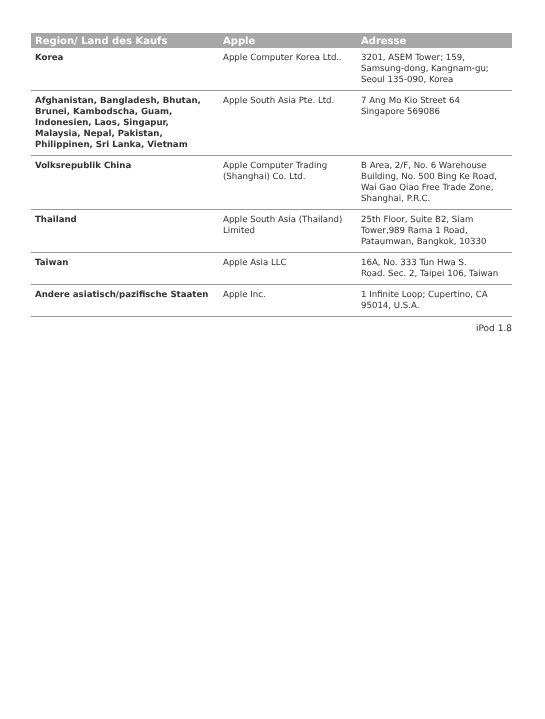| Region/ Land des Kaufs | Apple | Adresse |
| --- | --- | --- |
| Korea | Apple Computer Korea Ltd.. | 3201, ASEM Tower; 159, Samsung-dong, Kangnam-gu; Seoul 135-090, Korea |
| Afghanistan, Bangladesh, Bhutan, Brunei, Kambodscha, Guam, Indonesien, Laos, Singapur, Malaysia, Nepal, Pakistan, Philippinen, Sri Lanka, Vietnam | Apple South Asia Pte. Ltd. | 7 Ang Mo Kio Street 64 Singapore 569086 |
| Volksrepublik China | Apple Computer Trading (Shanghai) Co. Ltd. | B Area, 2/F, No. 6 Warehouse Building, No. 500 Bing Ke Road, Wai Gao Qiao Free Trade Zone, Shanghai, P.R.C. |
| Thailand | Apple South Asia (Thailand) Limited | 25th Floor, Suite B2, Siam Tower,989 Rama 1 Road, Pataumwan, Bangkok, 10330 |
| Taiwan | Apple Asia LLC | 16A, No. 333 Tun Hwa S. Road. Sec. 2, Taipei 106, Taiwan |
| Andere asiatisch/pazifische Staaten | Apple Inc. | 1 Infinite Loop; Cupertino, CA 95014, U.S.A. |
iPod 1.8